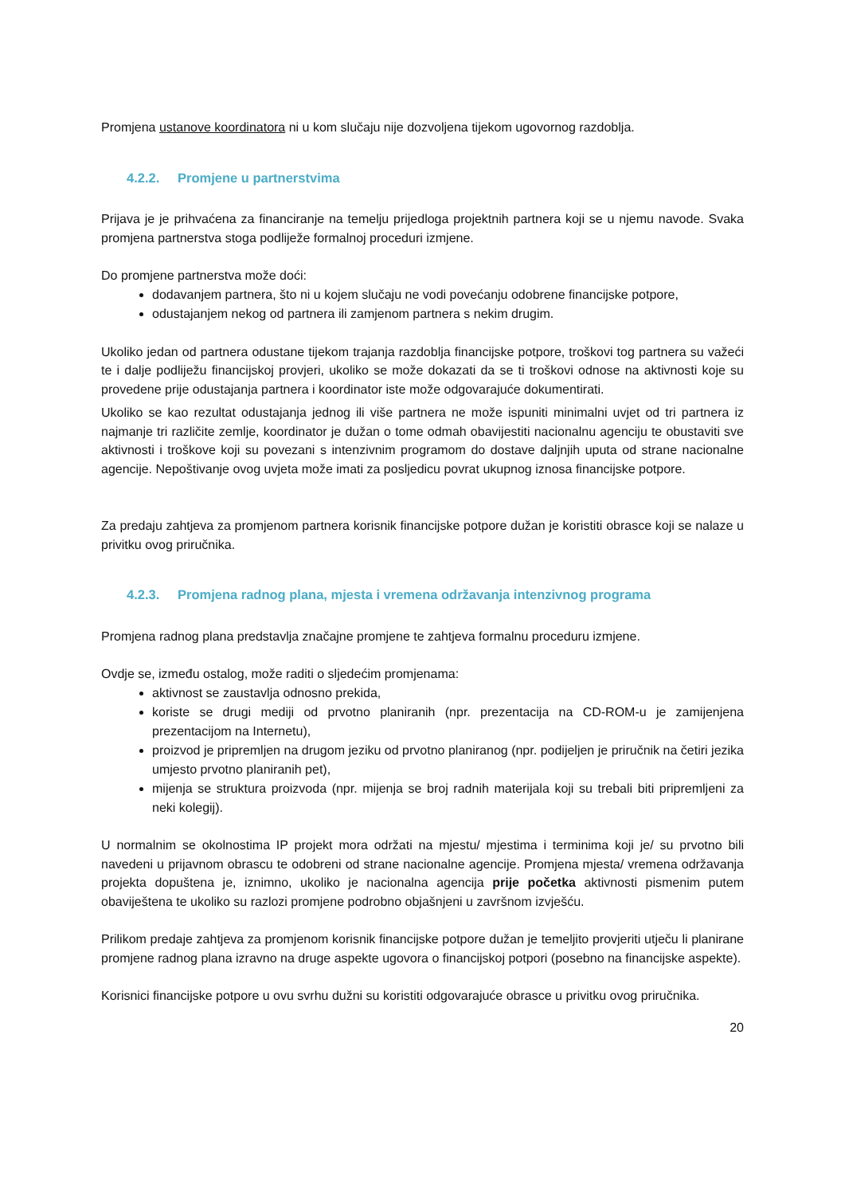Promjena ustanove koordinatora ni u kom slučaju nije dozvoljena tijekom ugovornog razdoblja.
4.2.2. Promjene u partnerstvima
Prijava je je prihvaćena za financiranje na temelju prijedloga projektnih partnera koji se u njemu navode. Svaka promjena partnerstva stoga podliježe formalnoj proceduri izmjene.
Do promjene partnerstva može doći:
dodavanjem partnera, što ni u kojem slučaju ne vodi povećanju odobrene financijske potpore,
odustajanjem nekog od partnera ili zamjenom partnera s nekim drugim.
Ukoliko jedan od partnera odustane tijekom trajanja razdoblja financijske potpore, troškovi tog partnera su važeći te i dalje podliježu financijskoj provjeri, ukoliko se može dokazati da se ti troškovi odnose na aktivnosti koje su provedene prije odustajanja partnera i koordinator iste može odgovarajuće dokumentirati.
Ukoliko se kao rezultat odustajanja jednog ili više partnera ne može ispuniti minimalni uvjet od tri partnera iz najmanje tri različite zemlje, koordinator je dužan o tome odmah obavijestiti nacionalnu agenciju te obustaviti sve aktivnosti i troškove koji su povezani s intenzivnim programom do dostave daljnjih uputa od strane nacionalne agencije. Nepoštivanje ovog uvjeta može imati za posljedicu povrat ukupnog iznosa financijske potpore.
Za predaju zahtjeva za promjenom partnera korisnik financijske potpore dužan je koristiti obrasce koji se nalaze u privitku ovog priručnika.
4.2.3. Promjena radnog plana, mjesta i vremena održavanja intenzivnog programa
Promjena radnog plana predstavlja značajne promjene te zahtjeva formalnu proceduru izmjene.
Ovdje se, između ostalog, može raditi o sljedećim promjenama:
aktivnost se zaustavlja odnosno prekida,
koriste se drugi mediji od prvotno planiranih (npr. prezentacija na CD-ROM-u je zamijenjena prezentacijom na Internetu),
proizvod je pripremljen na drugom jeziku od prvotno planiranog (npr. podijeljen je priručnik na četiri jezika umjesto prvotno planiranih pet),
mijenja se struktura proizvoda (npr. mijenja se broj radnih materijala koji su trebali biti pripremljeni za neki kolegij).
U normalnim se okolnostima IP projekt mora održati na mjestu/ mjestima i terminima koji je/ su prvotno bili navedeni u prijavnom obrascu te odobreni od strane nacionalne agencije. Promjena mjesta/ vremena održavanja projekta dopuštena je, iznimno, ukoliko je nacionalna agencija prije početka aktivnosti pismenim putem obaviještena te ukoliko su razlozi promjene podrobno objašnjeni u završnom izvješću.
Prilikom predaje zahtjeva za promjenom korisnik financijske potpore dužan je temeljito provjeriti utječu li planirane promjene radnog plana izravno na druge aspekte ugovora o financijskoj potpori (posebno na financijske aspekte).
Korisnici financijske potpore u ovu svrhu dužni su koristiti odgovarajuće obrasce u privitku ovog priručnika.
20